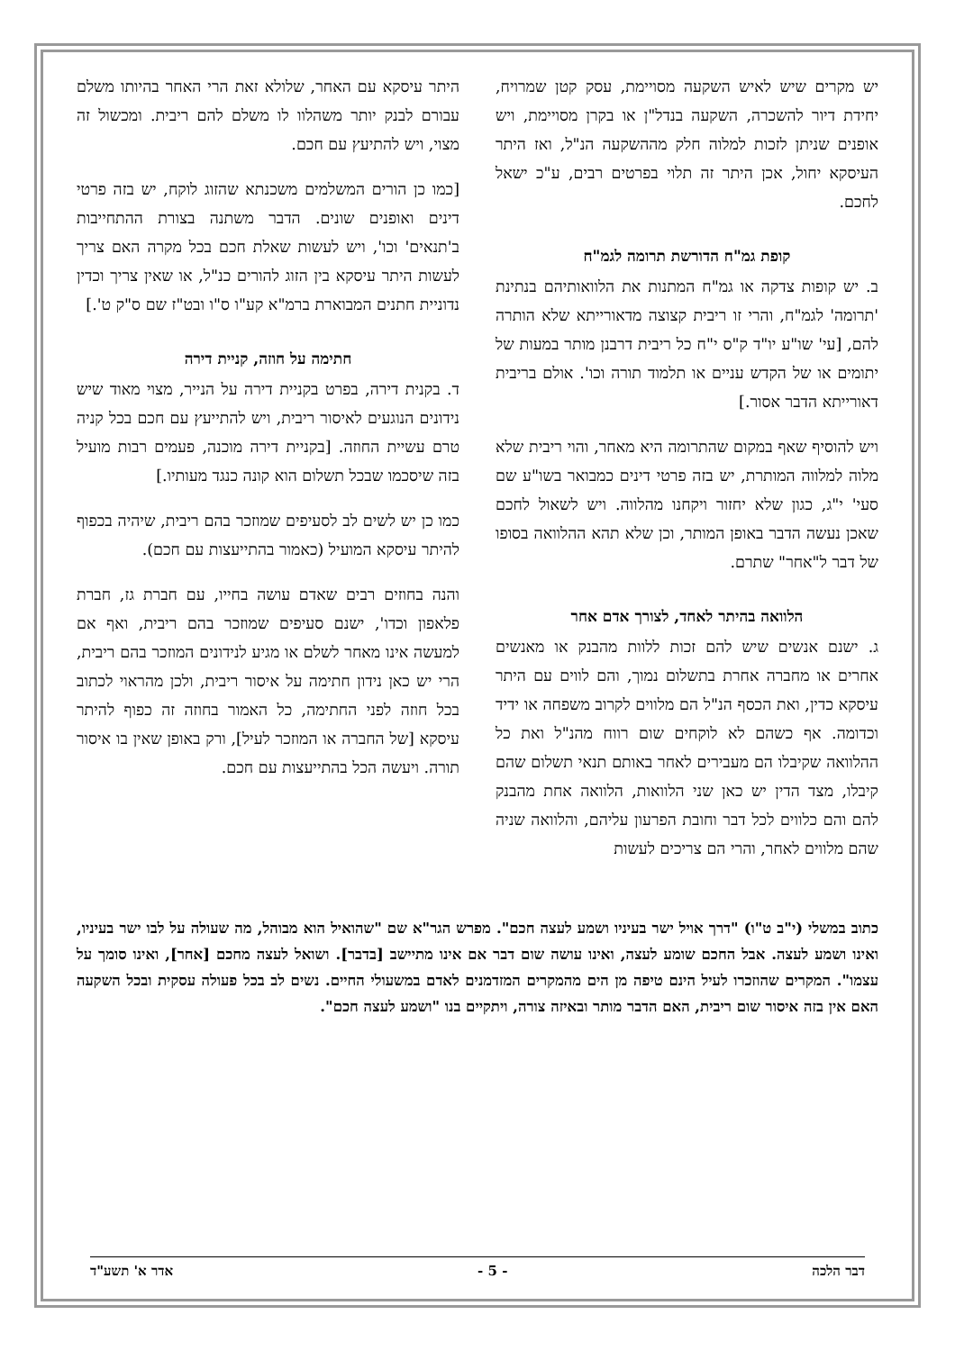יש מקרים שיש לאיש השקעה מסויימת, עסק קטן שמרויח, יחידת דיור להשכרה, השקעה בנדל"ן או בקרן מסויימת, ויש אופנים שניתן לזכות למלוה חלק מההשקעה הנ"ל, ואז היתר העיסקא יחול, אכן היתר זה תלוי בפרטים רבים, ע"כ ישאל לחכם.
קופת גמ"ח הדורשת תרומה לגמ"ח
ב. יש קופות צדקה או גמ"ח המתנות את הלוואותיהם בנתינת 'תרומה' לגמ"ח, והרי זו ריבית קצוצה מדאורייתא שלא הותרה להם, [עי' שו"ע יו"ד ק"ס י"ח כל ריבית דרבנן מותר במעות של יתומים או של הקדש עניים או תלמוד תורה וכו'. אולם בריבית דאורייתא הדבר אסור.]
ויש להוסיף שאף במקום שהתרומה היא מאחר, והוי ריבית שלא מלוה למלווה המותרת, יש בזה פרטי דינים כמבואר בשו"ע שם סעי' י"ג, כגון שלא יחזור ויקחנו מהלווה. ויש לשאול לחכם שאכן נעשה הדבר באופן המותר, וכן שלא תהא ההלוואה בסופו של דבר ל"אחר" שתרם.
הלוואה בהיתר לאחד, לצורך אדם אחר
ג. ישנם אנשים שיש להם זכות ללוות מהבנק או מאנשים אחרים או מחברה אחרת בתשלום נמוך, והם לווים עם היתר עיסקא כדין, ואת הכסף הנ"ל הם מלווים לקרוב משפחה או ידיד וכדומה. אף כשהם לא לוקחים שום רווח מהנ"ל ואת כל ההלוואה שקיבלו הם מעבירים לאחר באותם תנאי תשלום שהם קיבלו, מצד הדין יש כאן שני הלוואות, הלוואה אחת מהבנק להם והם כלווים לכל דבר וחובת הפרעון עליהם, והלוואה שניה שהם מלווים לאחר, והרי הם צריכים לעשות
היתר עיסקא עם האחר, שלולא זאת הרי האחר בהיותו משלם עבורם לבנק יותר משהלוו לו משלם להם ריבית. ומכשול זה מצוי, ויש להתיעץ עם חכם.
[כמו כן הורים המשלמים משכנתא שהזוג לוקח, יש בזה פרטי דינים ואופנים שונים. הדבר משתנה בצורת ההתחייבות ב'תנאים' וכו', ויש לעשות שאלת חכם בכל מקרה האם צריך לעשות היתר עיסקא בין הזוג להורים כנ"ל, או שאין צריך וכדין נדוניית חתנים המבוארת ברמ"א קע"ו ס"ו ובט"ז שם ס"ק ט'.]
חתימה על חוזה, קניית דירה
ד. בקנית דירה, בפרט בקניית דירה על הנייר, מצוי מאוד שיש נידונים הנוגעים לאיסור ריבית, ויש להתייעץ עם חכם בכל קניה טרם עשיית החוזה. [בקניית דירה מוכנה, פעמים רבות מועיל בזה שיסכמו שבכל תשלום הוא קונה כנגד מעותיו.]
כמו כן יש לשים לב לסעיפים שמוזכר בהם ריבית, שיהיה בכפוף להיתר עיסקא המועיל (כאמור בהתייעצות עם חכם).
והנה בחוזים רבים שאדם עושה בחייו, עם חברת גז, חברת פלאפון וכדו', ישנם סעיפים שמוזכר בהם ריבית, ואף אם למעשה אינו מאחר לשלם או מגיע לנידונים המוזכר בהם ריבית, הרי יש כאן נידון חתימה על איסור ריבית, ולכן מהראוי לכתוב בכל חוזה לפני החתימה, כל האמור בחוזה זה כפוף להיתר עיסקא [של החברה או המוזכר לעיל], ורק באופן שאין בו איסור תורה. ויעשה הכל בהתייעצות עם חכם.
כתוב במשלי (י"ב ט"ו) "דרך אויל ישר בעיניו ושמע לעצה חכם". מפרש הגר"א שם "שהואיל הוא מבוהל, מה שעולה על לבו ישר בעיניו, ואינו ושמע לעצה. אבל החכם שומע לעצה, ואינו עושה שום דבר אם אינו מתיישב [בדבר]. ושואל לעצה מחכם [אחר], ואינו סומך על עצמו". המקרים שהוזכרו לעיל הינם טיפה מן הים מהמקרים המזדמנים לאדם במשעולי החיים. נשים לב בכל פעולה עסקית ובכל השקעה האם אין בזה איסור שום ריבית, האם הדבר מותר ובאיזה צורה, ויתקיים בנו "ושמע לעצה חכם".
דבר הלכה - 5 - אדר א' תשע"ד